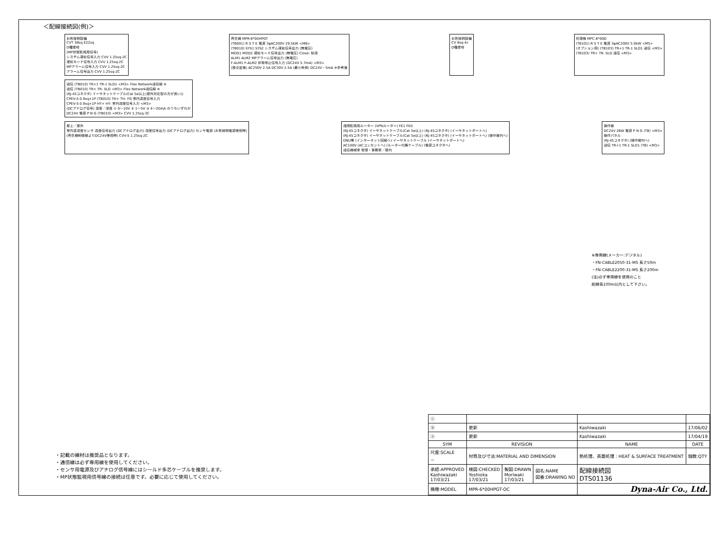＜配線接続図(例)＞
お客様側設備
CVT 38sq E22sq
D種接地
(MP状態監視用信号)
システム運転信号入力 CVV 1.25sq-2C
運転モード信号入力 CVV 1.25sq-2C
MPアラーム信号入力 CVV 1.25sq-2C
アラーム信号出力 CVV 1.25sq-2C
再生機 MPR-6*00HPGT
(TB001) R S T E 電源 3φAC200V 29.5kW <M8>
(TB010) SYS1 SYS2 システム運転信号出力 (無電圧)
MOD1 MOD2 運転モード信号出力 (無電圧) Close: 除湿
ALM1 ALM2 MPアラーム信号出力 (無電圧)
F-ALM1 F-ALM2 非常停止信号入力 (DC24V 5.7mA) <M3>
(接点定格) AC250V 2.5A DC30V 2.5A (最小負荷) DC24V・5mA ※参考値
お客様側設備
CV 8sq-4c
D種接地
処理機 MPC-6*00D
(TB101) R S T E 電源 3φAC200V 5.0kW <M5>
(オプション用) (TB103) TR+1 TR-1 SLD1 通信 <M3>
(TB103) TR+ TR- SLD 通信 <M3>
通信 (TB010) TR+1 TR-1 SLD1 <M3> Flex Network通信線 ※
通信 (TB010) TR+ TR- SLD <M3> Flex Network通信線 ※
(RJ-45コネクタ) イーサネットケーブル(Cat 5e以上(屋外対応型の方が良い))
CPEV-S 0.9sq×1P (TB010) TH+ TH- FG 室内温度信号入力
CPEV-S 0.9sq×1P HY+ HY- 室内湿度信号入力 <M3>
(DCアナログ信号) 温度／湿度 ① 0～10V ② 1～5V ③ 4～20mA のうちいずれか
DC24V 電源 P N G (TB010) <M3> CVV 1.25sq-3C
屋上／屋外
室内温湿度センサ 温度信号出力 (DCアナログ出力) 湿度信号出力 (DCアナログ出力) センサ電源 (お客様側電源使用時)
(再生機制御盤よりDC24V使用時) CVV-S 1.25sq-2C
遠隔監視用ルーター (VPNルーター) FE1 FE0
(RJ-45コネクタ) イーサネットケーブル(Cat 5e以上) (RJ-45コネクタ) (イーサネットポートへ)
(RJ-45コネクタ) イーサネットケーブル(Cat 5e以上) (RJ-45コネクタ) (イーサネットポートへ) (操作盤内へ)
ONU等 (インターネット回線へ) イーサネットケーブル (イーサネットポートへ)
AC100V (ACコンセントへ) (ルーター付属ケーブル) (電源コネクタへ)
通信機械室 管理・事務室／屋内
操作盤
DC24V 26W 電源 P N G (TB) <M3>
操作パネル
(RJ-45コネクタ) (操作盤内へ)
通信 TR+1 TR-1 SLD1 (TB) <M3>
※専用線(メーカー:デジタル)
・FN-CABLE2050-31-MS 長さ50m
・FN-CABLE2200-31-MS 長さ200m
(注)必ず専用線を使用のこと
総線長100m以内として下さい。
・記載の線材は推奨品となります。
・通信線は必ず専用線を使用してください。
・センサ用電源及びアナログ信号線にはシールド多芯ケーブルを推奨します。
・MP状態監視用信号線の接続は任意です。必要に応じて使用してください。
| ⓒ | | | | | | |
| ⓑ | 更新 | | | | Kashiwazaki | 17/06/02 |
| ⓐ | 更新 | | | | Kashiwazaki | 17/04/19 |
| SYM | REVISION | | | | NAME | DATE |
| 尺度:SCALE － | 材質及び寸法:MATERIAL AND DIMENSION | | | 熱処理、表面処理 : HEAT & SURFACE TREATMENT | | 個数:QTY |
| 承認:APPROVED Kashiwazaki 17/03/21 | 検図:CHECKED Yoshioka 17/03/21 | 製図:DRAWN Moriwaki 17/03/21 | 図名:NAME 図番:DRAWING NO | 配線接続図 DTS01136 | | |
| 機種:MODEL | MPR-6*00HPGT-OC | | | Dyna-Air Co., Ltd. | | |